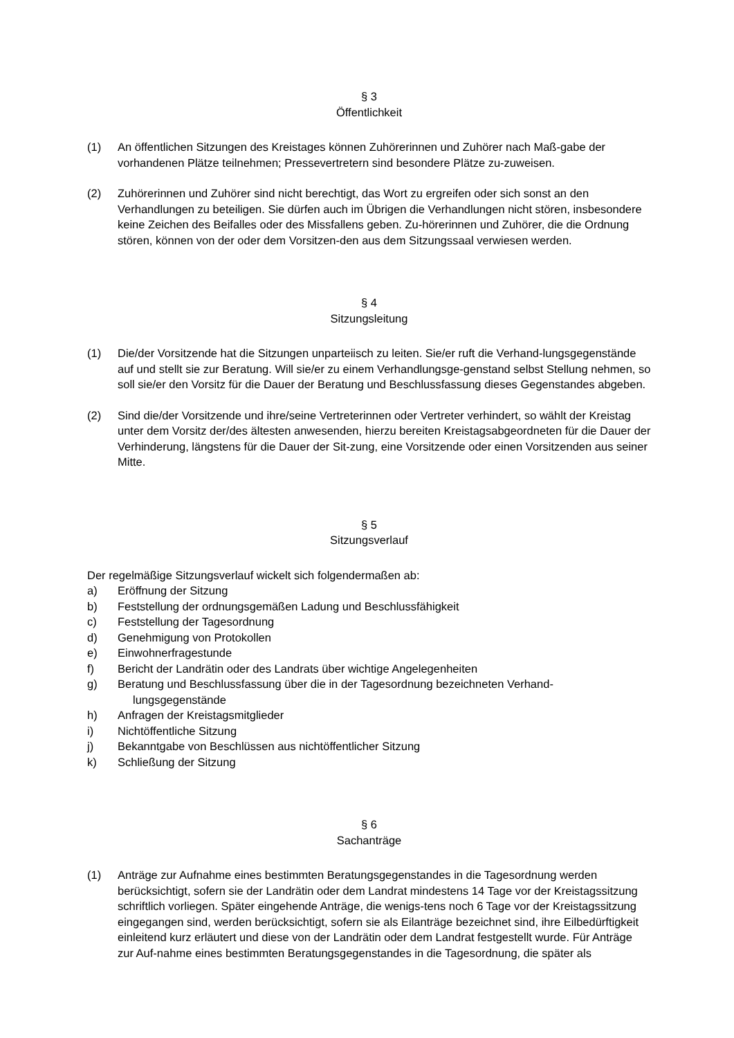§ 3
Öffentlichkeit
(1) An öffentlichen Sitzungen des Kreistages können Zuhörerinnen und Zuhörer nach Maß-gabe der vorhandenen Plätze teilnehmen; Pressevertretern sind besondere Plätze zu-zuweisen.
(2) Zuhörerinnen und Zuhörer sind nicht berechtigt, das Wort zu ergreifen oder sich sonst an den Verhandlungen zu beteiligen. Sie dürfen auch im Übrigen die Verhandlungen nicht stören, insbesondere keine Zeichen des Beifalles oder des Missfallens geben. Zu-hörerinnen und Zuhörer, die die Ordnung stören, können von der oder dem Vorsitzen-den aus dem Sitzungssaal verwiesen werden.
§ 4
Sitzungsleitung
(1) Die/der Vorsitzende hat die Sitzungen unparteiisch zu leiten. Sie/er ruft die Verhand-lungsgegenstände auf und stellt sie zur Beratung. Will sie/er zu einem Verhandlungsge-genstand selbst Stellung nehmen, so soll sie/er den Vorsitz für die Dauer der Beratung und Beschlussfassung dieses Gegenstandes abgeben.
(2) Sind die/der Vorsitzende und ihre/seine Vertreterinnen oder Vertreter verhindert, so wählt der Kreistag unter dem Vorsitz der/des ältesten anwesenden, hierzu bereiten Kreistagsabgeordneten für die Dauer der Verhinderung, längstens für die Dauer der Sit-zung, eine Vorsitzende oder einen Vorsitzenden aus seiner Mitte.
§ 5
Sitzungsverlauf
Der regelmäßige Sitzungsverlauf wickelt sich folgendermaßen ab:
a) Eröffnung der Sitzung
b) Feststellung der ordnungsgemäßen Ladung und Beschlussfähigkeit
c) Feststellung der Tagesordnung
d) Genehmigung von Protokollen
e) Einwohnerfragestunde
f) Bericht der Landrätin oder des Landrats über wichtige Angelegenheiten
g) Beratung und Beschlussfassung über die in der Tagesordnung bezeichneten Verhand-
lungsgegenstände
h) Anfragen der Kreistagsmitglieder
i) Nichtöffentliche Sitzung
j) Bekanntgabe von Beschlüssen aus nichtöffentlicher Sitzung
k) Schließung der Sitzung
§ 6
Sachanträge
(1) Anträge zur Aufnahme eines bestimmten Beratungsgegenstandes in die Tagesordnung werden berücksichtigt, sofern sie der Landrätin oder dem Landrat mindestens 14 Tage vor der Kreistagssitzung schriftlich vorliegen. Später eingehende Anträge, die wenigs-tens noch 6 Tage vor der Kreistagssitzung eingegangen sind, werden berücksichtigt, sofern sie als Eilanträge bezeichnet sind, ihre Eilbedürftigkeit einleitend kurz erläutert und diese von der Landrätin oder dem Landrat festgestellt wurde. Für Anträge zur Auf-nahme eines bestimmten Beratungsgegenstandes in die Tagesordnung, die später als